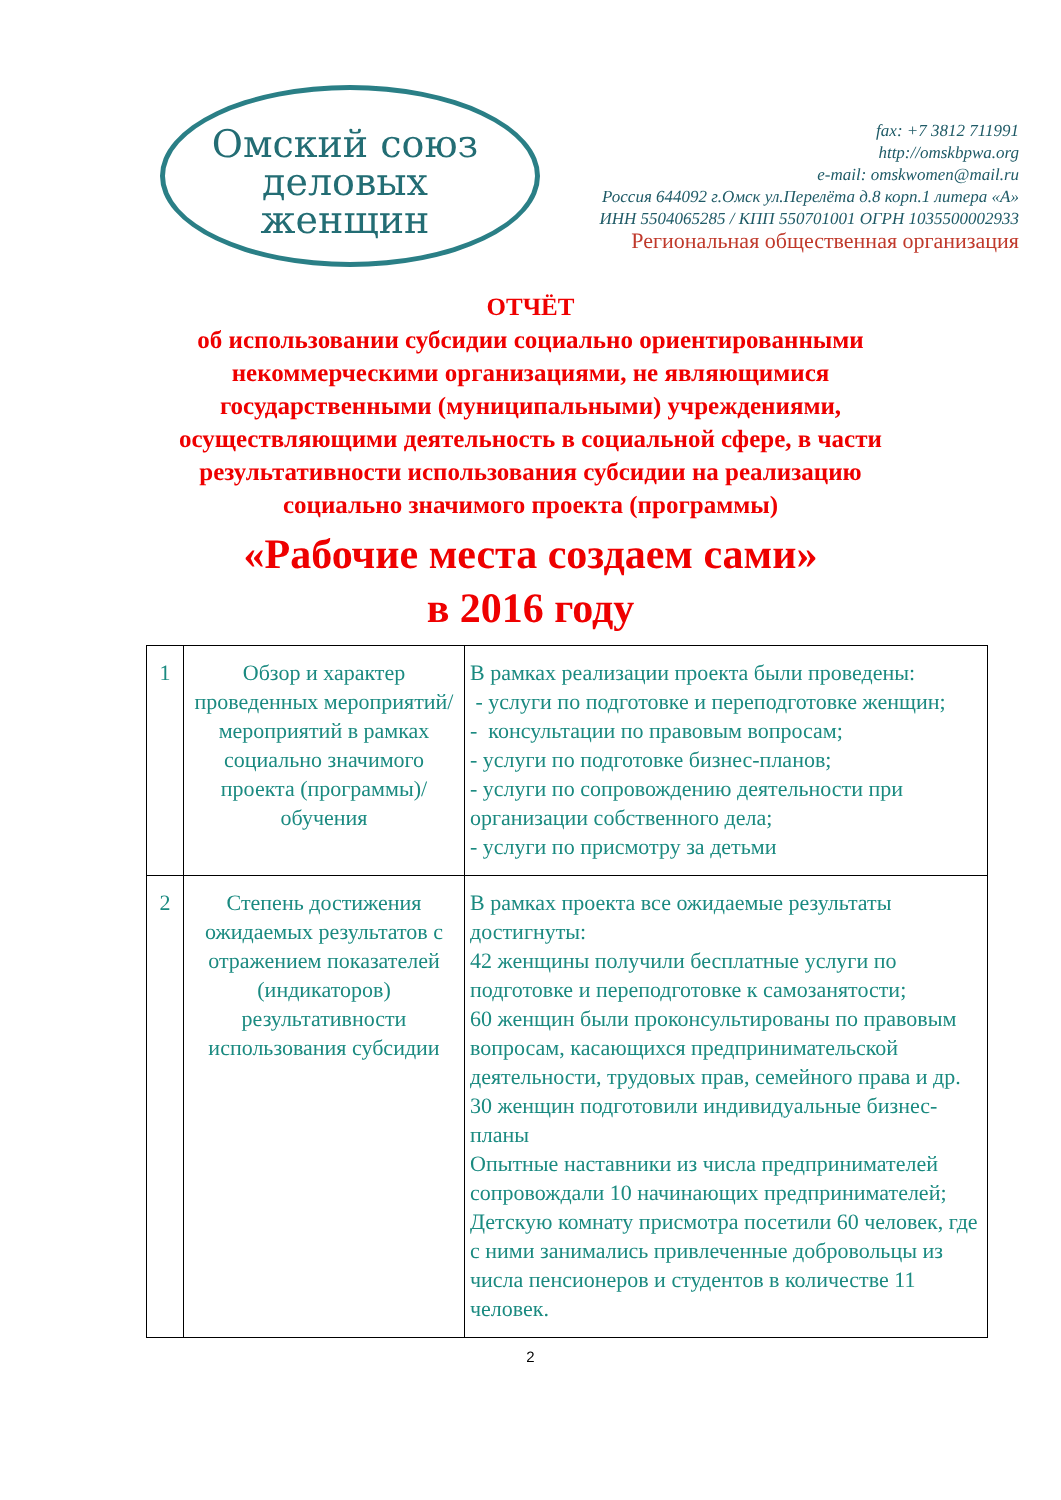Омский союз
деловых женщин
fax: +7 3812 711991
http://omskbpwa.org
e-mail: omskwomen@mail.ru
Россия 644092 г.Омск ул.Перелёта д.8 корп.1 литера «А»
ИНН 5504065285 / КПП 550701001 ОГРН 1035500002933
Региональная общественная организация
ОТЧЁТ
об использовании субсидии социально ориентированными
некоммерческими организациями, не являющимися
государственными (муниципальными) учреждениями,
осуществляющими деятельность в социальной сфере, в части
результативности использования субсидии на реализацию
социально значимого проекта (программы)
«Рабочие места создаем сами»
в 2016 году
| 1 | Обзор и характер проведенных мероприятий/ мероприятий в рамках социально значимого проекта (программы)/обучения | В рамках реализации проекта были проведены: - услуги по подготовке и переподготовке женщин; - консультации по правовым вопросам; - услуги по подготовке бизнес-планов; - услуги по сопровождению деятельности при организации собственного дела; - услуги по присмотру за детьми |
| 2 | Степень достижения ожидаемых результатов с отражением показателей (индикаторов) результативности использования субсидии | В рамках проекта все ожидаемые результаты достигнуты: 42 женщины получили бесплатные услуги по подготовке и переподготовке к самозанятости; 60 женщин были проконсультированы по правовым вопросам, касающихся предпринимательской деятельности, трудовых прав, семейного права и др. 30 женщин подготовили индивидуальные бизнес-планы Опытные наставники из числа предпринимателей сопровождали 10 начинающих предпринимателей; Детскую комнату присмотра посетили 60 человек, где с ними занимались привлеченные добровольцы из числа пенсионеров и студентов в количестве 11 человек. |
2